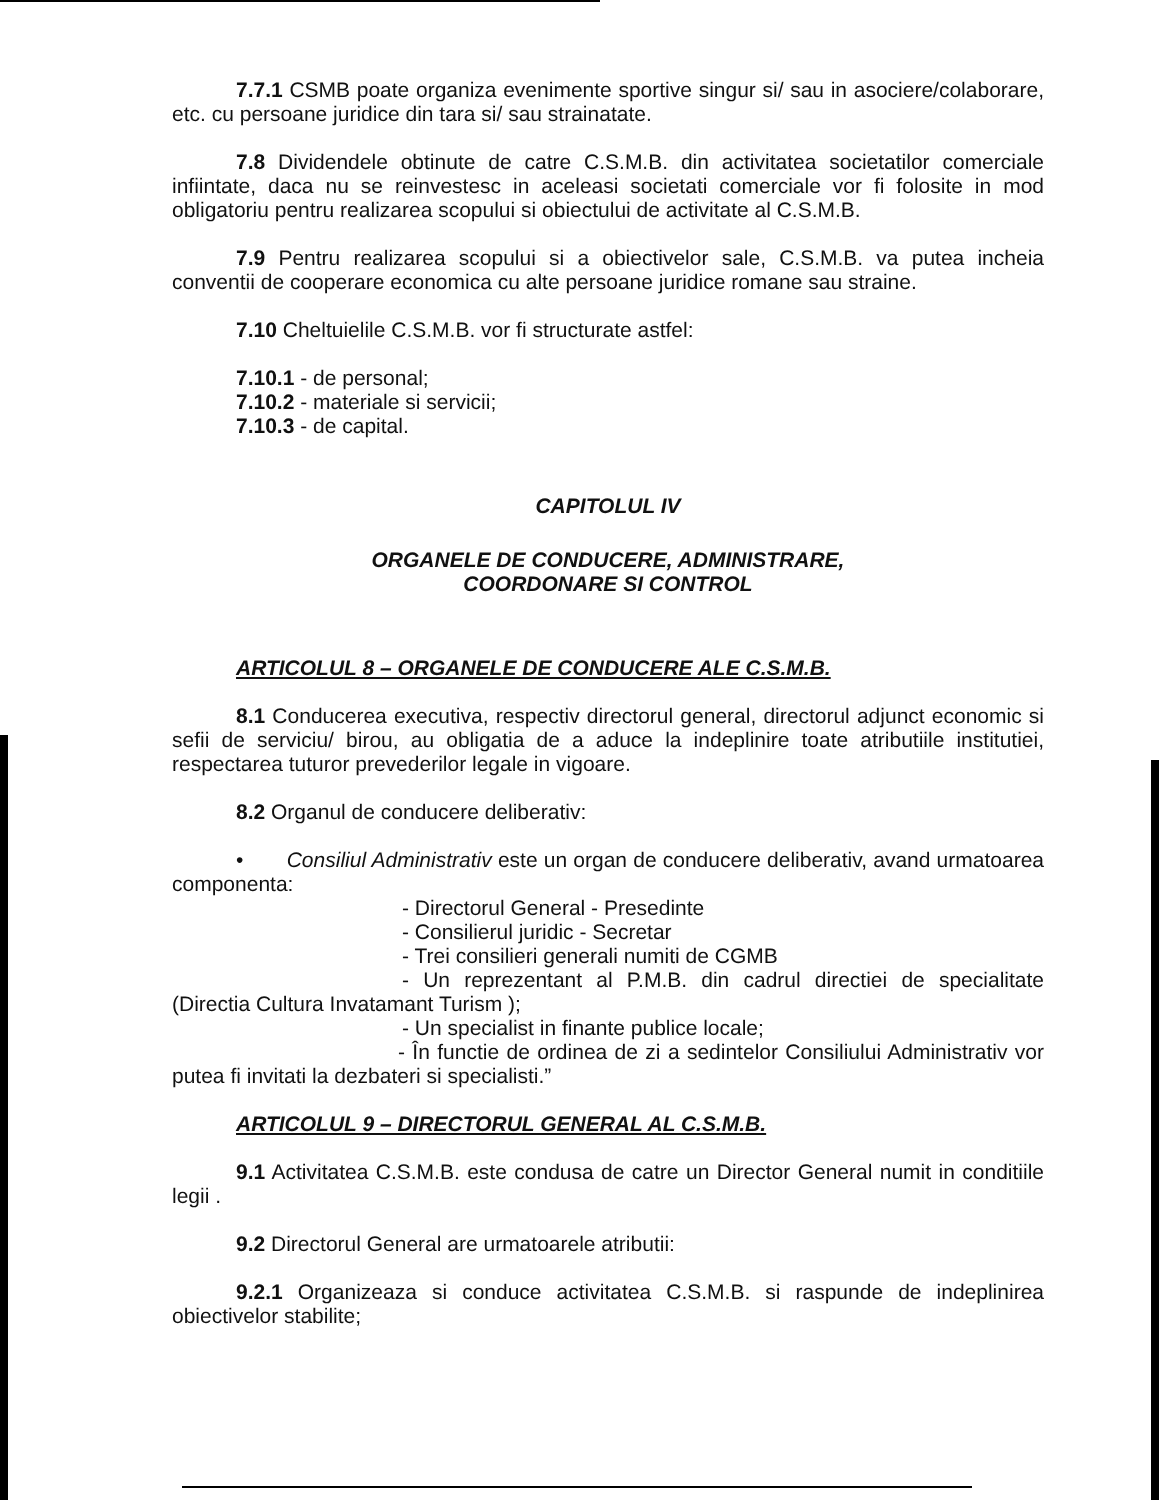7.7.1 CSMB poate organiza evenimente sportive singur si/ sau in asociere/colaborare, etc. cu persoane juridice din tara si/ sau strainatate.
7.8 Dividendele obtinute de catre C.S.M.B. din activitatea societatilor comerciale infiintate, daca nu se reinvestesc in aceleasi societati comerciale vor fi folosite in mod obligatoriu pentru realizarea scopului si obiectului de activitate al C.S.M.B.
7.9 Pentru realizarea scopului si a obiectivelor sale, C.S.M.B. va putea incheia conventii de cooperare economica cu alte persoane juridice romane sau straine.
7.10 Cheltuielile C.S.M.B. vor fi structurate astfel:
7.10.1 - de personal;
7.10.2 - materiale si servicii;
7.10.3 - de capital.
CAPITOLUL IV
ORGANELE DE CONDUCERE, ADMINISTRARE,
COORDONARE SI CONTROL
ARTICOLUL 8 – ORGANELE DE CONDUCERE ALE C.S.M.B.
8.1 Conducerea executiva, respectiv directorul general, directorul adjunct economic si sefii de serviciu/ birou, au obligatia de a aduce la indeplinire toate atributiile institutiei, respectarea tuturor prevederilor legale in vigoare.
8.2 Organul de conducere deliberativ:
• Consiliul Administrativ este un organ de conducere deliberativ, avand urmatoarea componenta:
- Directorul General - Presedinte
- Consilierul juridic - Secretar
- Trei consilieri generali numiti de CGMB
- Un reprezentant al P.M.B. din cadrul directiei de specialitate (Directia Cultura Invatamant Turism );
- Un specialist in finante publice locale;
- În functie de ordinea de zi a sedintelor Consiliului Administrativ vor putea fi invitati la dezbateri si specialisti.”
ARTICOLUL 9 – DIRECTORUL GENERAL AL C.S.M.B.
9.1 Activitatea C.S.M.B. este condusa de catre un Director General numit in conditiile legii .
9.2 Directorul General are urmatoarele atributii:
9.2.1 Organizeaza si conduce activitatea C.S.M.B. si raspunde de indeplinirea obiectivelor stabilite;